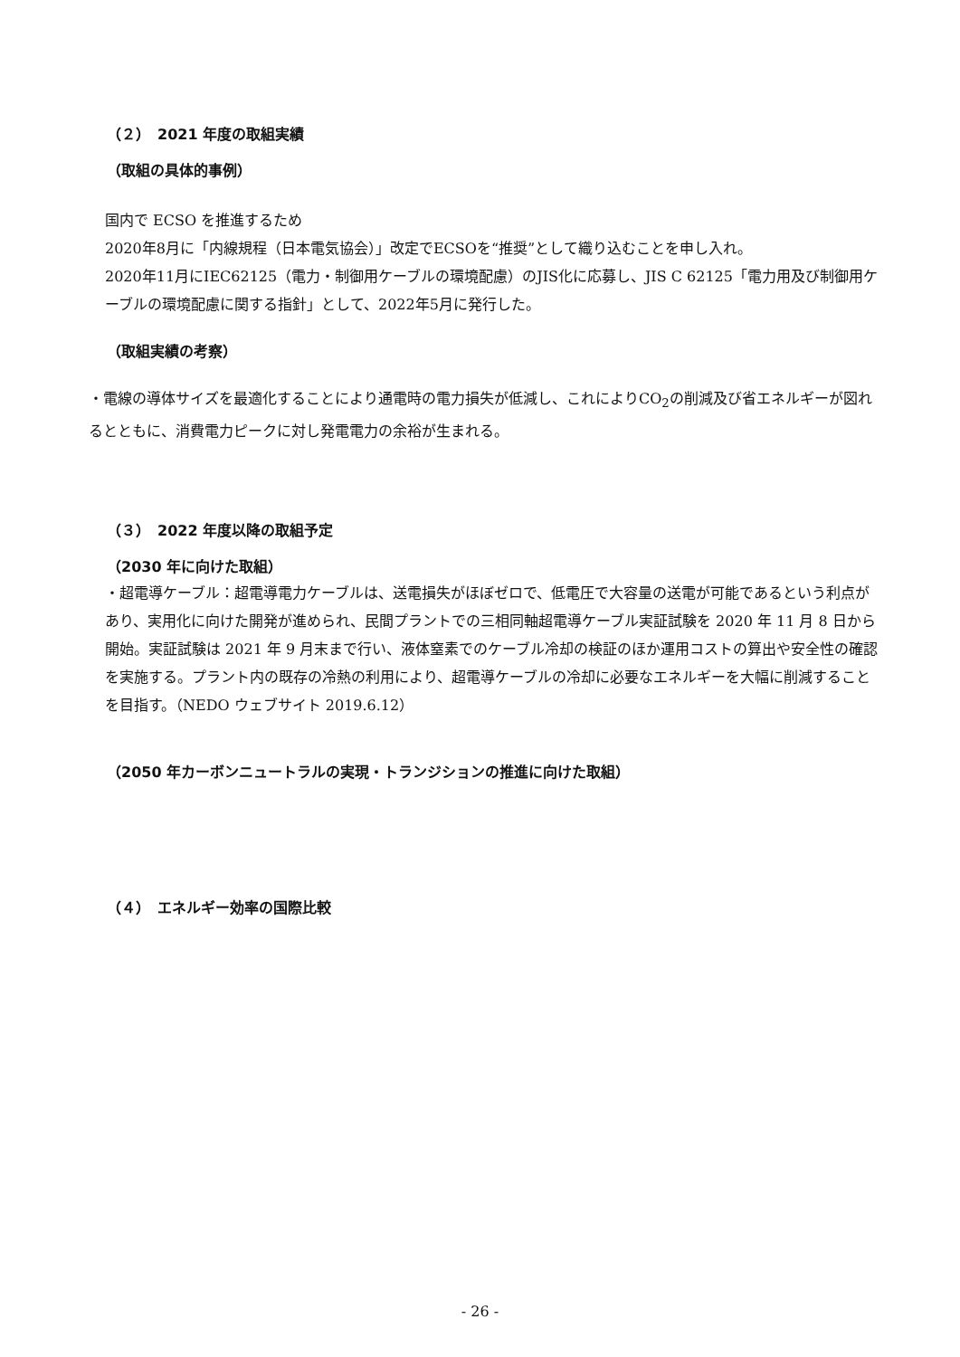（２）　2021 年度の取組実績
（取組の具体的事例）
国内で ECSO を推進するため
2020年8月に「内線規程（日本電気協会）」改定でECSOを“推奨”として織り込むことを申し入れ。
2020年11月にIEC62125（電力・制御用ケーブルの環境配慮）のJIS化に応募し、JIS C 62125「電力用及び制御用ケーブルの環境配慮に関する指針」として、2022年5月に発行した。
（取組実績の考察）
・電線の導体サイズを最適化することにより通電時の電力損失が低減し、これによりCO<sub>2</sub>の削減及び省エネルギーが図れるとともに、消費電力ピークに対し発電電力の余裕が生まれる。
（３）　2022 年度以降の取組予定
（2030 年に向けた取組）
・超電導ケーブル：超電導電力ケーブルは、送電損失がほぼゼロで、低電圧で大容量の送電が可能であるという利点があり、実用化に向けた開発が進められ、民間プラントでの三相同軸超電導ケーブル実証試験を 2020 年 11 月 8 日から開始。実証試験は 2021 年 9 月末まで行い、液体窒素でのケーブル冷却の検証のほか運用コストの算出や安全性の確認を実施する。プラント内の既存の冷熱の利用により、超電導ケーブルの冷却に必要なエネルギーを大幅に削減することを目指す。（NEDO ウェブサイト 2019.6.12）
（2050 年カーボンニュートラルの実現・トランジションの推進に向けた取組）
（４）　エネルギー効率の国際比較
- 26 -